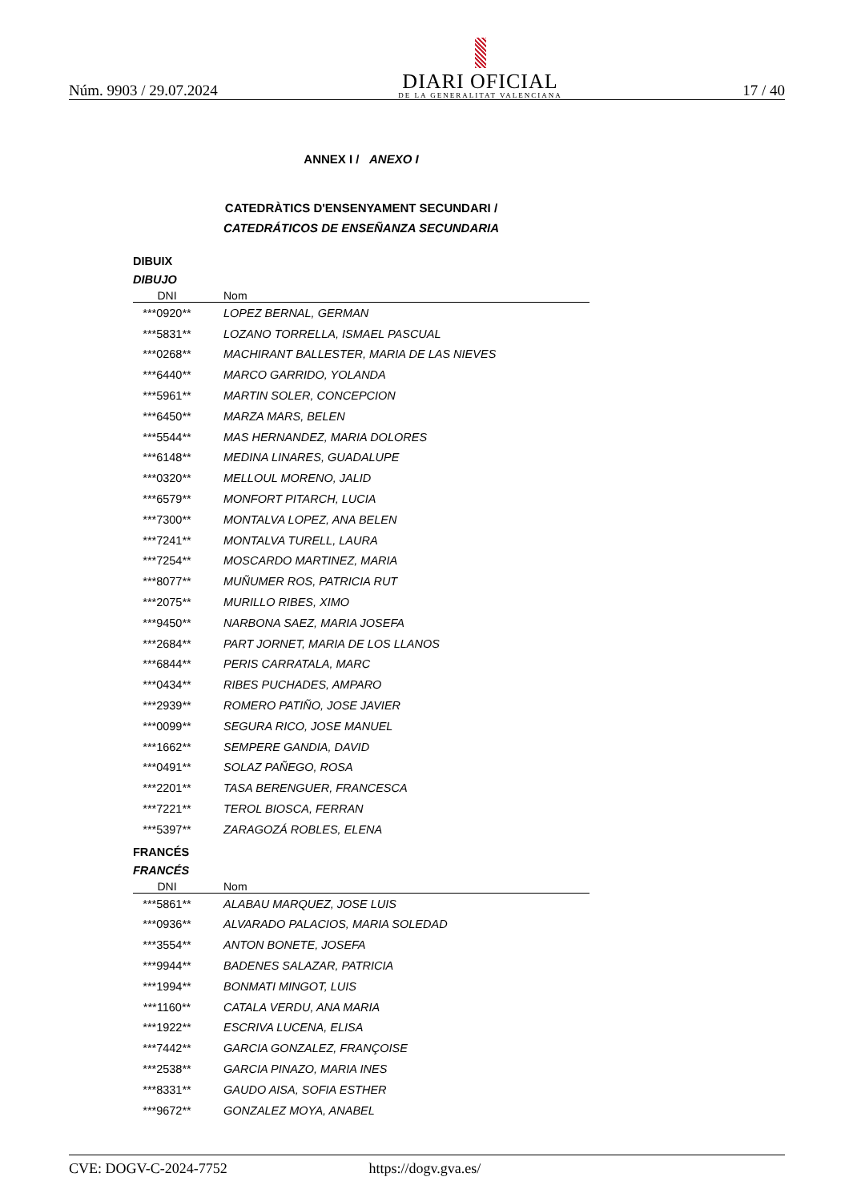Núm. 9903 / 29.07.2024
DIARI OFICIAL
DE LA GENERALITAT VALENCIANA
17 / 40
ANNEX I / ANEXO I
CATEDRÀTICS D'ENSENYAMENT SECUNDARI /
CATEDRÁTICOS DE ENSEÑANZA SECUNDARIA
DIBUIX
DIBUJO
| DNI | Nom |
| --- | --- |
| ***0920** | LOPEZ BERNAL, GERMAN |
| ***5831** | LOZANO TORRELLA, ISMAEL PASCUAL |
| ***0268** | MACHIRANT BALLESTER, MARIA DE LAS NIEVES |
| ***6440** | MARCO GARRIDO, YOLANDA |
| ***5961** | MARTIN SOLER, CONCEPCION |
| ***6450** | MARZA MARS, BELEN |
| ***5544** | MAS HERNANDEZ, MARIA DOLORES |
| ***6148** | MEDINA LINARES, GUADALUPE |
| ***0320** | MELLOUL MORENO, JALID |
| ***6579** | MONFORT PITARCH, LUCIA |
| ***7300** | MONTALVA LOPEZ, ANA BELEN |
| ***7241** | MONTALVA TURELL, LAURA |
| ***7254** | MOSCARDO MARTINEZ, MARIA |
| ***8077** | MUÑUMER ROS, PATRICIA RUT |
| ***2075** | MURILLO RIBES, XIMO |
| ***9450** | NARBONA SAEZ, MARIA JOSEFA |
| ***2684** | PART JORNET, MARIA DE LOS LLANOS |
| ***6844** | PERIS CARRATALA, MARC |
| ***0434** | RIBES PUCHADES, AMPARO |
| ***2939** | ROMERO PATIÑO, JOSE JAVIER |
| ***0099** | SEGURA RICO, JOSE MANUEL |
| ***1662** | SEMPERE GANDIA, DAVID |
| ***0491** | SOLAZ PAÑEGO, ROSA |
| ***2201** | TASA BERENGUER, FRANCESCA |
| ***7221** | TEROL BIOSCA, FERRAN |
| ***5397** | ZARAGOZÁ ROBLES, ELENA |
FRANCÉS
FRANCÉS
| DNI | Nom |
| --- | --- |
| ***5861** | ALABAU MARQUEZ, JOSE LUIS |
| ***0936** | ALVARADO PALACIOS, MARIA SOLEDAD |
| ***3554** | ANTON BONETE, JOSEFA |
| ***9944** | BADENES SALAZAR, PATRICIA |
| ***1994** | BONMATI MINGOT, LUIS |
| ***1160** | CATALA VERDU, ANA MARIA |
| ***1922** | ESCRIVA LUCENA, ELISA |
| ***7442** | GARCIA GONZALEZ, FRANÇOISE |
| ***2538** | GARCIA PINAZO, MARIA INES |
| ***8331** | GAUDO AISA, SOFIA ESTHER |
| ***9672** | GONZALEZ MOYA, ANABEL |
CVE: DOGV-C-2024-7752 https://dogv.gva.es/